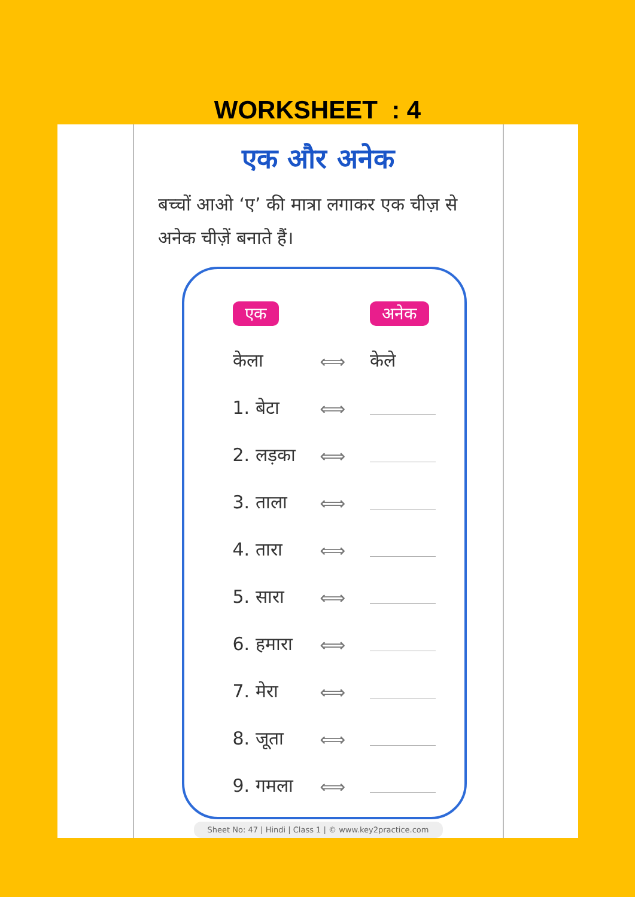WORKSHEET : 4
एक और अनेक
बच्चों आओ ‘ए’ की मात्रा लगाकर एक चीज़ से अनेक चीज़ें बनाते हैं।
| एक | | अनेक |
| केला | ⟺ | केले |
| 1. बेटा | ⟺ | |
| 2. लड़का | ⟺ | |
| 3. ताला | ⟺ | |
| 4. तारा | ⟺ | |
| 5. सारा | ⟺ | |
| 6. हमारा | ⟺ | |
| 7. मेरा | ⟺ | |
| 8. जूता | ⟺ | |
| 9. गमला | ⟺ | |
Sheet No: 47 | Hindi | Class 1 | © www.key2practice.com